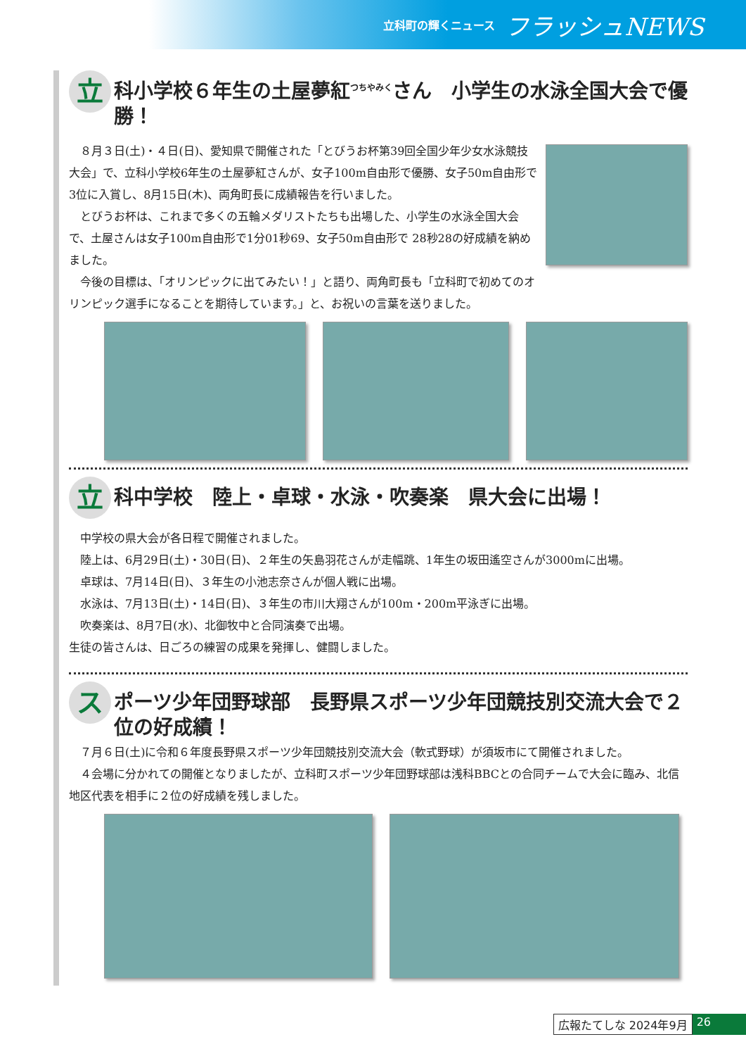立科町の輝くニュース フラッシュNEWS
立科小学校６年生の土屋夢紅<sup>つちやみく</sup>さん　小学生の水泳全国大会で優勝！
８月３日(土)・４日(日)、愛知県で開催された「とびうお杯第39回全国少年少女水泳競技大会」で、立科小学校6年生の土屋夢紅さんが、女子100m自由形で優勝、女子50m自由形で3位に入賞し、8月15日(木)、両角町長に成績報告を行いました。
とびうお杯は、これまで多くの五輪メダリストたちも出場した、小学生の水泳全国大会で、土屋さんは女子100m自由形で1分01秒69、女子50m自由形で 28秒28の好成績を納めました。
今後の目標は、「オリンピックに出てみたい！」と語り、両角町長も「立科町で初めてのオリンピック選手になることを期待しています。」と、お祝いの言葉を送りました。
立科中学校　陸上・卓球・水泳・吹奏楽　県大会に出場！
中学校の県大会が各日程で開催されました。
陸上は、6月29日(土)・30日(日)、２年生の矢島羽花さんが走幅跳、1年生の坂田遙空さんが3000mに出場。
卓球は、7月14日(日)、３年生の小池志奈さんが個人戦に出場。
水泳は、7月13日(土)・14日(日)、３年生の市川大翔さんが100m・200m平泳ぎに出場。
吹奏楽は、8月7日(水)、北御牧中と合同演奏で出場。
生徒の皆さんは、日ごろの練習の成果を発揮し、健闘しました。
スポーツ少年団野球部　長野県スポーツ少年団競技別交流大会で２位の好成績！
７月６日(土)に令和６年度長野県スポーツ少年団競技別交流大会（軟式野球）が須坂市にて開催されました。
４会場に分かれての開催となりましたが、立科町スポーツ少年団野球部は浅科BBCとの合同チームで大会に臨み、北信地区代表を相手に２位の好成績を残しました。
広報たてしな 2024年9月 26